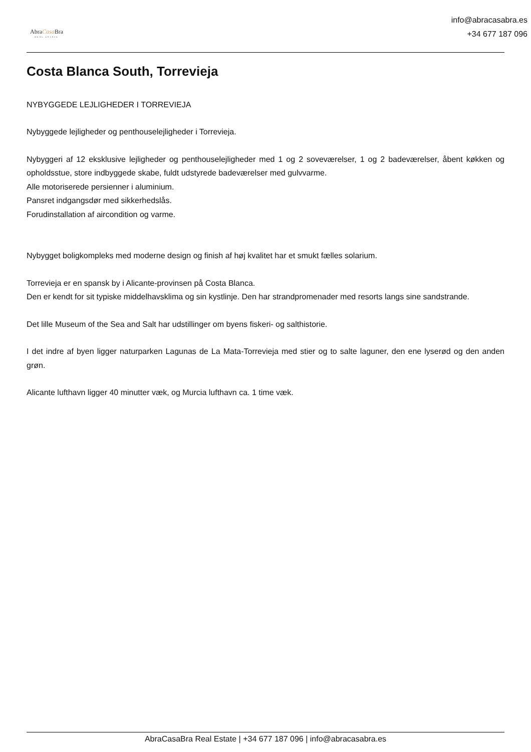AbraCasa Bra
REAL ESTATE
info@abracasabra.es
+34 677 187 096
Costa Blanca South, Torrevieja
NYBYGGEDE LEJLIGHEDER I TORREVIEJA
Nybyggede lejligheder og penthouselejligheder i Torrevieja.
Nybyggeri af 12 eksklusive lejligheder og penthouselejligheder med 1 og 2 soveværelser, 1 og 2 badeværelser, åbent køkken og opholdsstue, store indbyggede skabe, fuldt udstyrede badeværelser med gulvvarme.
Alle motoriserede persienner i aluminium.
Pansret indgangsdør med sikkerhedslås.
Forudinstallation af aircondition og varme.
Nybygget boligkompleks med moderne design og finish af høj kvalitet har et smukt fælles solarium.
Torrevieja er en spansk by i Alicante-provinsen på Costa Blanca.
Den er kendt for sit typiske middelhavsklima og sin kystlinje. Den har strandpromenader med resorts langs sine sandstrande.
Det lille Museum of the Sea and Salt har udstillinger om byens fiskeri- og salthistorie.
I det indre af byen ligger naturparken Lagunas de La Mata-Torrevieja med stier og to salte laguner, den ene lyserød og den anden grøn.
Alicante lufthavn ligger 40 minutter væk, og Murcia lufthavn ca. 1 time væk.
AbraCasaBra Real Estate | +34 677 187 096 | info@abracasabra.es